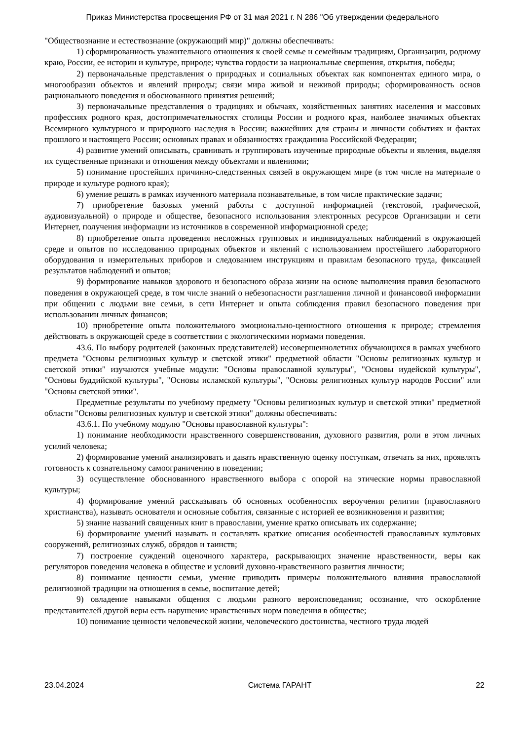Приказ Министерства просвещения РФ от 31 мая 2021 г. N 286 "Об утверждении федерального
"Обществознание и естествознание (окружающий мир)" должны обеспечивать:
1) сформированность уважительного отношения к своей семье и семейным традициям, Организации, родному краю, России, ее истории и культуре, природе; чувства гордости за национальные свершения, открытия, победы;
2) первоначальные представления о природных и социальных объектах как компонентах единого мира, о многообразии объектов и явлений природы; связи мира живой и неживой природы; сформированность основ рационального поведения и обоснованного принятия решений;
3) первоначальные представления о традициях и обычаях, хозяйственных занятиях населения и массовых профессиях родного края, достопримечательностях столицы России и родного края, наиболее значимых объектах Всемирного культурного и природного наследия в России; важнейших для страны и личности событиях и фактах прошлого и настоящего России; основных правах и обязанностях гражданина Российской Федерации;
4) развитие умений описывать, сравнивать и группировать изученные природные объекты и явления, выделяя их существенные признаки и отношения между объектами и явлениями;
5) понимание простейших причинно-следственных связей в окружающем мире (в том числе на материале о природе и культуре родного края);
6) умение решать в рамках изученного материала познавательные, в том числе практические задачи;
7) приобретение базовых умений работы с доступной информацией (текстовой, графической, аудиовизуальной) о природе и обществе, безопасного использования электронных ресурсов Организации и сети Интернет, получения информации из источников в современной информационной среде;
8) приобретение опыта проведения несложных групповых и индивидуальных наблюдений в окружающей среде и опытов по исследованию природных объектов и явлений с использованием простейшего лабораторного оборудования и измерительных приборов и следованием инструкциям и правилам безопасного труда, фиксацией результатов наблюдений и опытов;
9) формирование навыков здорового и безопасного образа жизни на основе выполнения правил безопасного поведения в окружающей среде, в том числе знаний о небезопасности разглашения личной и финансовой информации при общении с людьми вне семьи, в сети Интернет и опыта соблюдения правил безопасного поведения при использовании личных финансов;
10) приобретение опыта положительного эмоционально-ценностного отношения к природе; стремления действовать в окружающей среде в соответствии с экологическими нормами поведения.
43.6. По выбору родителей (законных представителей) несовершеннолетних обучающихся в рамках учебного предмета "Основы религиозных культур и светской этики" предметной области "Основы религиозных культур и светской этики" изучаются учебные модули: "Основы православной культуры", "Основы иудейской культуры", "Основы буддийской культуры", "Основы исламской культуры", "Основы религиозных культур народов России" или "Основы светской этики".
Предметные результаты по учебному предмету "Основы религиозных культур и светской этики" предметной области "Основы религиозных культур и светской этики" должны обеспечивать:
43.6.1. По учебному модулю "Основы православной культуры":
1) понимание необходимости нравственного совершенствования, духовного развития, роли в этом личных усилий человека;
2) формирование умений анализировать и давать нравственную оценку поступкам, отвечать за них, проявлять готовность к сознательному самоограничению в поведении;
3) осуществление обоснованного нравственного выбора с опорой на этические нормы православной культуры;
4) формирование умений рассказывать об основных особенностях вероучения религии (православного христианства), называть основателя и основные события, связанные с историей ее возникновения и развития;
5) знание названий священных книг в православии, умение кратко описывать их содержание;
6) формирование умений называть и составлять краткие описания особенностей православных культовых сооружений, религиозных служб, обрядов и таинств;
7) построение суждений оценочного характера, раскрывающих значение нравственности, веры как регуляторов поведения человека в обществе и условий духовно-нравственного развития личности;
8) понимание ценности семьи, умение приводить примеры положительного влияния православной религиозной традиции на отношения в семье, воспитание детей;
9) овладение навыками общения с людьми разного вероисповедания; осознание, что оскорбление представителей другой веры есть нарушение нравственных норм поведения в обществе;
10) понимание ценности человеческой жизни, человеческого достоинства, честного труда людей
23.04.2024 Система ГАРАНТ 22